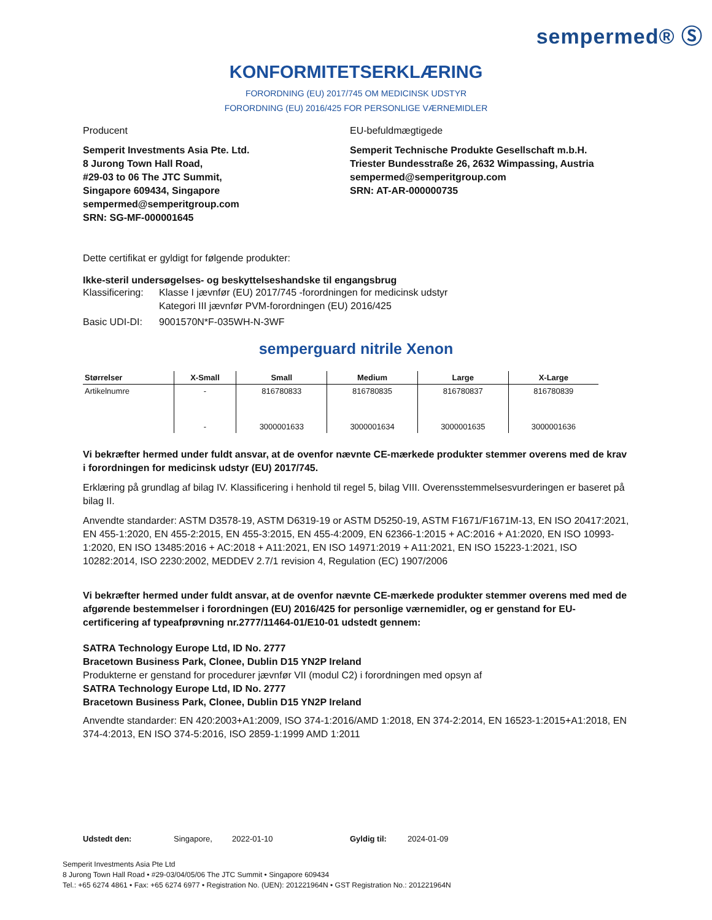sempermed® Ⓢ
KONFORMITETSERKLÆRING
FORORDNING (EU) 2017/745 OM MEDICINSK UDSTYR
FORORDNING (EU) 2016/425 FOR PERSONLIGE VÆRNEMIDLER
Producent
Semperit Investments Asia Pte. Ltd.
8 Jurong Town Hall Road,
#29-03 to 06 The JTC Summit,
Singapore 609434, Singapore
sempermed@semperitgroup.com
SRN: SG-MF-000001645
EU-befuldmægtigede
Semperit Technische Produkte Gesellschaft m.b.H.
Triester Bundesstraße 26, 2632 Wimpassing, Austria
sempermed@semperitgroup.com
SRN: AT-AR-000000735
Dette certifikat er gyldigt for følgende produkter:
Ikke-steril undersøgelses- og beskyttelseshandske til engangsbrug
Klassificering:
Klasse I jævnfør (EU) 2017/745 -forordningen for medicinsk udstyr
Kategori III jævnfør PVM-forordningen (EU) 2016/425
Basic UDI-DI:
9001570N*F-035WH-N-3WF
semperguard nitrile Xenon
| Størrelser | X-Small | Small | Medium | Large | X-Large |
| --- | --- | --- | --- | --- | --- |
| Artikelnumre | - | 816780833 | 816780835 | 816780837 | 816780839 |
| | - | 3000001633 | 3000001634 | 3000001635 | 3000001636 |
Vi bekræfter hermed under fuldt ansvar, at de ovenfor nævnte CE-mærkede produkter stemmer overens med de krav i forordningen for medicinsk udstyr (EU) 2017/745.
Erklæring på grundlag af bilag IV. Klassificering i henhold til regel 5, bilag VIII. Overensstemmelsesvurderingen er baseret på bilag II.
Anvendte standarder: ASTM D3578-19, ASTM D6319-19 or ASTM D5250-19, ASTM F1671/F1671M-13, EN ISO 20417:2021, EN 455-1:2020, EN 455-2:2015, EN 455-3:2015, EN 455-4:2009, EN 62366-1:2015 + AC:2016 + A1:2020, EN ISO 10993-1:2020, EN ISO 13485:2016 + AC:2018 + A11:2021, EN ISO 14971:2019 + A11:2021, EN ISO 15223-1:2021, ISO 10282:2014, ISO 2230:2002, MEDDEV 2.7/1 revision 4, Regulation (EC) 1907/2006
Vi bekræfter hermed under fuldt ansvar, at de ovenfor nævnte CE-mærkede produkter stemmer overens med med de afgørende bestemmelser i forordningen (EU) 2016/425 for personlige værnemidler, og er genstand for EU-certificering af typeafprøvning nr.2777/11464-01/E10-01 udstedt gennem:
SATRA Technology Europe Ltd, ID No. 2777
Bracetown Business Park, Clonee, Dublin D15 YN2P Ireland
Produkterne er genstand for procedurer jævnfør VII (modul C2) i forordningen med opsyn af
SATRA Technology Europe Ltd, ID No. 2777
Bracetown Business Park, Clonee, Dublin D15 YN2P Ireland
Anvendte standarder: EN 420:2003+A1:2009, ISO 374-1:2016/AMD 1:2018, EN 374-2:2014, EN 16523-1:2015+A1:2018, EN 374-4:2013, EN ISO 374-5:2016, ISO 2859-1:1999 AMD 1:2011
Udstedt den: Singapore, 2022-01-10 Gyldig til: 2024-01-09
Semperit Investments Asia Pte Ltd
8 Jurong Town Hall Road • #29-03/04/05/06 The JTC Summit • Singapore 609434
Tel.: +65 6274 4861 • Fax: +65 6274 6977 • Registration No. (UEN): 201221964N • GST Registration No.: 201221964N